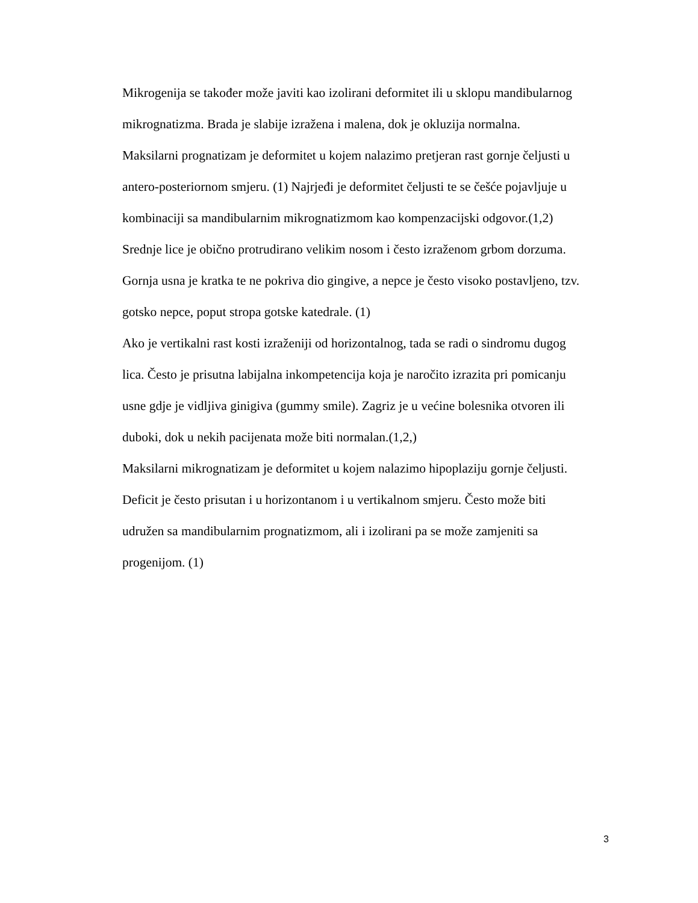Mikrogenija se također može javiti kao izolirani deformitet ili u sklopu mandibularnog
mikrognatizma. Brada je slabije izražena i malena, dok je okluzija normalna.
Maksilarni prognatizam je deformitet u kojem nalazimo pretjeran rast gornje čeljusti u
antero-posteriornom smjeru. (1) Najrjeđi je deformitet čeljusti te se češće pojavljuje u
kombinaciji sa mandibularnim mikrognatizmom kao kompenzacijski odgovor.(1,2)
Srednje lice je obično protrudirano velikim nosom i često izraženom grbom dorzuma.
Gornja usna je kratka te ne pokriva dio gingive, a nepce je često visoko postavljeno, tzv.
gotsko nepce, poput stropa gotske katedrale. (1)
Ako je vertikalni rast kosti izraženiji od horizontalnog, tada se radi o sindromu dugog
lica. Često je prisutna labijalna inkompetencija koja je naročito izrazita pri pomicanju
usne gdje je vidljiva ginigiva (gummy smile). Zagriz je u većine bolesnika otvoren ili
duboki, dok u nekih pacijenata može biti normalan.(1,2,)
Maksilarni mikrognatizam je deformitet u kojem nalazimo hipoplaziju gornje čeljusti.
Deficit je često prisutan i u horizontanom i u vertikalnom smjeru. Često može biti
udružen sa mandibularnim prognatizmom, ali i izolirani pa se može zamjeniti sa
progenijom. (1)
3